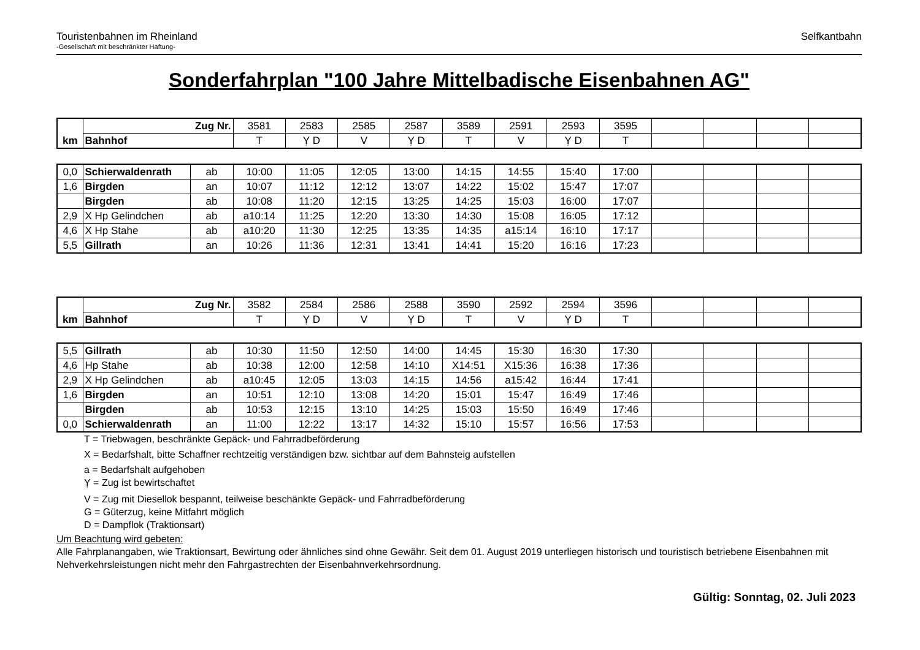Touristenbahnen im Rheinland
-Gesellschaft mit beschränkter Haftung-
Selfkantbahn
Sonderfahrplan "100 Jahre Mittelbadische Eisenbahnen AG"
| km | Zug Nr. | 3581 | 2583 | 2585 | 2587 | 3589 | 2591 | 2593 | 3595 | | | | |
| | Bahnhof | T | Ỵ D | V | Ỵ D | T | V | Ỵ D | T | | | | |
| 0,0 | Schierwaldenrath | ab | 10:00 | 11:05 | 12:05 | 13:00 | 14:15 | 14:55 | 15:40 | 17:00 | | | | |
| 1,6 | Birgden | an | 10:07 | 11:12 | 12:12 | 13:07 | 14:22 | 15:02 | 15:47 | 17:07 | | | | |
| | Birgden | ab | 10:08 | 11:20 | 12:15 | 13:25 | 14:25 | 15:03 | 16:00 | 17:07 | | | | |
| 2,9 | X Hp Gelindchen | ab | a10:14 | 11:25 | 12:20 | 13:30 | 14:30 | 15:08 | 16:05 | 17:12 | | | | |
| 4,6 | X Hp Stahe | ab | a10:20 | 11:30 | 12:25 | 13:35 | 14:35 | a15:14 | 16:10 | 17:17 | | | | |
| 5,5 | Gillrath | an | 10:26 | 11:36 | 12:31 | 13:41 | 14:41 | 15:20 | 16:16 | 17:23 | | | | |
| km | Zug Nr. | 3582 | 2584 | 2586 | 2588 | 3590 | 2592 | 2594 | 3596 | | | | |
| | Bahnhof | T | Ỵ D | V | Ỵ D | T | V | Ỵ D | T | | | | |
| 5,5 | Gillrath | ab | 10:30 | 11:50 | 12:50 | 14:00 | 14:45 | 15:30 | 16:30 | 17:30 | | | | |
| 4,6 | Hp Stahe | ab | 10:38 | 12:00 | 12:58 | 14:10 | X14:51 | X15:36 | 16:38 | 17:36 | | | | |
| 2,9 | X Hp Gelindchen | ab | a10:45 | 12:05 | 13:03 | 14:15 | 14:56 | a15:42 | 16:44 | 17:41 | | | | |
| 1,6 | Birgden | an | 10:51 | 12:10 | 13:08 | 14:20 | 15:01 | 15:47 | 16:49 | 17:46 | | | | |
| | Birgden | ab | 10:53 | 12:15 | 13:10 | 14:25 | 15:03 | 15:50 | 16:49 | 17:46 | | | | |
| 0,0 | Schierwaldenrath | an | 11:00 | 12:22 | 13:17 | 14:32 | 15:10 | 15:57 | 16:56 | 17:53 | | | | |
T = Triebwagen, beschränkte Gepäck- und Fahrradbeförderung
X = Bedarfshalt, bitte Schaffner rechtzeitig verständigen bzw. sichtbar auf dem Bahnsteig aufstellen
a = Bedarfshalt aufgehoben
Ỵ = Zug ist bewirtschaftet
V = Zug mit Diesellok bespannt, teilweise beschänkte Gepäck- und Fahrradbeförderung
G = Güterzug, keine Mitfahrt möglich
D = Dampflok (Traktionsart)
Um Beachtung wird gebeten:
Alle Fahrplanangaben, wie Traktionsart, Bewirtung oder ähnliches sind ohne Gewähr. Seit dem 01. August 2019 unterliegen historisch und touristisch betriebene Eisenbahnen mit Nehverkehrsleistungen nicht mehr den Fahrgastrechten der Eisenbahnverkehrsordnung.
Gültig: Sonntag, 02. Juli 2023